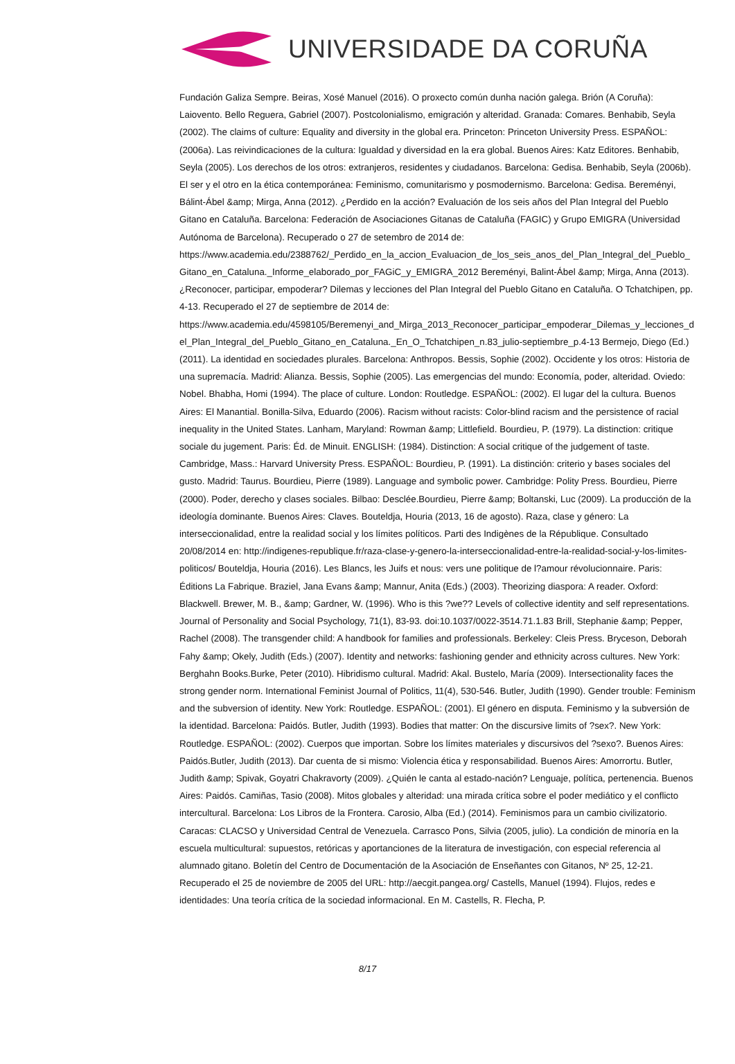UNIVERSIDADE DA CORUÑA
Fundación Galiza Sempre. Beiras, Xosé Manuel (2016). O proxecto común dunha nación galega. Brión (A Coruña): Laiovento. Bello Reguera, Gabriel (2007). Postcolonialismo, emigración y alteridad. Granada: Comares. Benhabib, Seyla (2002). The claims of culture: Equality and diversity in the global era. Princeton: Princeton University Press. ESPAÑOL: (2006a). Las reivindicaciones de la cultura: Igualdad y diversidad en la era global. Buenos Aires: Katz Editores. Benhabib, Seyla (2005). Los derechos de los otros: extranjeros, residentes y ciudadanos. Barcelona: Gedisa. Benhabib, Seyla (2006b). El ser y el otro en la ética contemporánea: Feminismo, comunitarismo y posmodernismo. Barcelona: Gedisa. Bereményi, Bálint-Ábel &amp; Mirga, Anna (2012). ¿Perdido en la acción? Evaluación de los seis años del Plan Integral del Pueblo Gitano en Cataluña. Barcelona: Federación de Asociaciones Gitanas de Cataluña (FAGIC) y Grupo EMIGRA (Universidad Autónoma de Barcelona). Recuperado o 27 de setembro de 2014 de: https://www.academia.edu/2388762/_Perdido_en_la_accion_Evaluacion_de_los_seis_anos_del_Plan_Integral_del_Pueblo_Gitano_en_Cataluna._Informe_elaborado_por_FAGiC_y_EMIGRA_2012 Bereményi, Balint-Ábel &amp; Mirga, Anna (2013). ¿Reconocer, participar, empoderar? Dilemas y lecciones del Plan Integral del Pueblo Gitano en Cataluña. O Tchatchipen, pp. 4-13. Recuperado el 27 de septiembre de 2014 de: https://www.academia.edu/4598105/Beremenyi_and_Mirga_2013_Reconocer_participar_empoderar_Dilemas_y_lecciones_del_Plan_Integral_del_Pueblo_Gitano_en_Cataluna._En_O_Tchatchipen_n.83_julio-septiembre_p.4-13 Bermejo, Diego (Ed.) (2011). La identidad en sociedades plurales. Barcelona: Anthropos. Bessis, Sophie (2002). Occidente y los otros: Historia de una supremacía. Madrid: Alianza. Bessis, Sophie (2005). Las emergencias del mundo: Economía, poder, alteridad. Oviedo: Nobel. Bhabha, Homi (1994). The place of culture. London: Routledge. ESPAÑOL: (2002). El lugar del la cultura. Buenos Aires: El Manantial. Bonilla-Silva, Eduardo (2006). Racism without racists: Color-blind racism and the persistence of racial inequality in the United States. Lanham, Maryland: Rowman &amp; Littlefield. Bourdieu, P. (1979). La distinction: critique sociale du jugement. Paris: Éd. de Minuit. ENGLISH: (1984). Distinction: A social critique of the judgement of taste. Cambridge, Mass.: Harvard University Press. ESPAÑOL: Bourdieu, P. (1991). La distinción: criterio y bases sociales del gusto. Madrid: Taurus. Bourdieu, Pierre (1989). Language and symbolic power. Cambridge: Polity Press. Bourdieu, Pierre (2000). Poder, derecho y clases sociales. Bilbao: Desclée.Bourdieu, Pierre &amp; Boltanski, Luc (2009). La producción de la ideología dominante. Buenos Aires: Claves. Bouteldja, Houria (2013, 16 de agosto). Raza, clase y género: La interseccionalidad, entre la realidad social y los límites políticos. Parti des Indigènes de la République. Consultado 20/08/2014 en: http://indigenes-republique.fr/raza-clase-y-genero-la-interseccionalidad-entre-la-realidad-social-y-los-limites-politicos/ Bouteldja, Houria (2016). Les Blancs, les Juifs et nous: vers une politique de l?amour révolucionnaire. Paris: Éditions La Fabrique. Braziel, Jana Evans &amp; Mannur, Anita (Eds.) (2003). Theorizing diaspora: A reader. Oxford: Blackwell. Brewer, M. B., &amp; Gardner, W. (1996). Who is this ?we?? Levels of collective identity and self representations. Journal of Personality and Social Psychology, 71(1), 83-93. doi:10.1037/0022-3514.71.1.83 Brill, Stephanie &amp; Pepper, Rachel (2008). The transgender child: A handbook for families and professionals. Berkeley: Cleis Press. Bryceson, Deborah Fahy &amp; Okely, Judith (Eds.) (2007). Identity and networks: fashioning gender and ethnicity across cultures. New York: Berghahn Books.Burke, Peter (2010). Hibridismo cultural. Madrid: Akal. Bustelo, María (2009). Intersectionality faces the strong gender norm. International Feminist Journal of Politics, 11(4), 530-546. Butler, Judith (1990). Gender trouble: Feminism and the subversion of identity. New York: Routledge. ESPAÑOL: (2001). El género en disputa. Feminismo y la subversión de la identidad. Barcelona: Paidós. Butler, Judith (1993). Bodies that matter: On the discursive limits of ?sex?. New York: Routledge. ESPAÑOL: (2002). Cuerpos que importan. Sobre los límites materiales y discursivos del ?sexo?. Buenos Aires: Paidós.Butler, Judith (2013). Dar cuenta de si mismo: Violencia ética y responsabilidad. Buenos Aires: Amorrortu. Butler, Judith &amp; Spivak, Goyatri Chakravorty (2009). ¿Quién le canta al estado-nación? Lenguaje, política, pertenencia. Buenos Aires: Paidós. Camiñas, Tasio (2008). Mitos globales y alteridad: una mirada crítica sobre el poder mediático y el conflicto intercultural. Barcelona: Los Libros de la Frontera. Carosio, Alba (Ed.) (2014). Feminismos para un cambio civilizatorio. Caracas: CLACSO y Universidad Central de Venezuela. Carrasco Pons, Silvia (2005, julio). La condición de minoría en la escuela multicultural: supuestos, retóricas y aportanciones de la literatura de investigación, con especial referencia al alumnado gitano. Boletín del Centro de Documentación de la Asociación de Enseñantes con Gitanos, Nº 25, 12-21. Recuperado el 25 de noviembre de 2005 del URL: http://aecgit.pangea.org/ Castells, Manuel (1994). Flujos, redes e identidades: Una teoría crítica de la sociedad informacional. En M. Castells, R. Flecha, P.
8/17